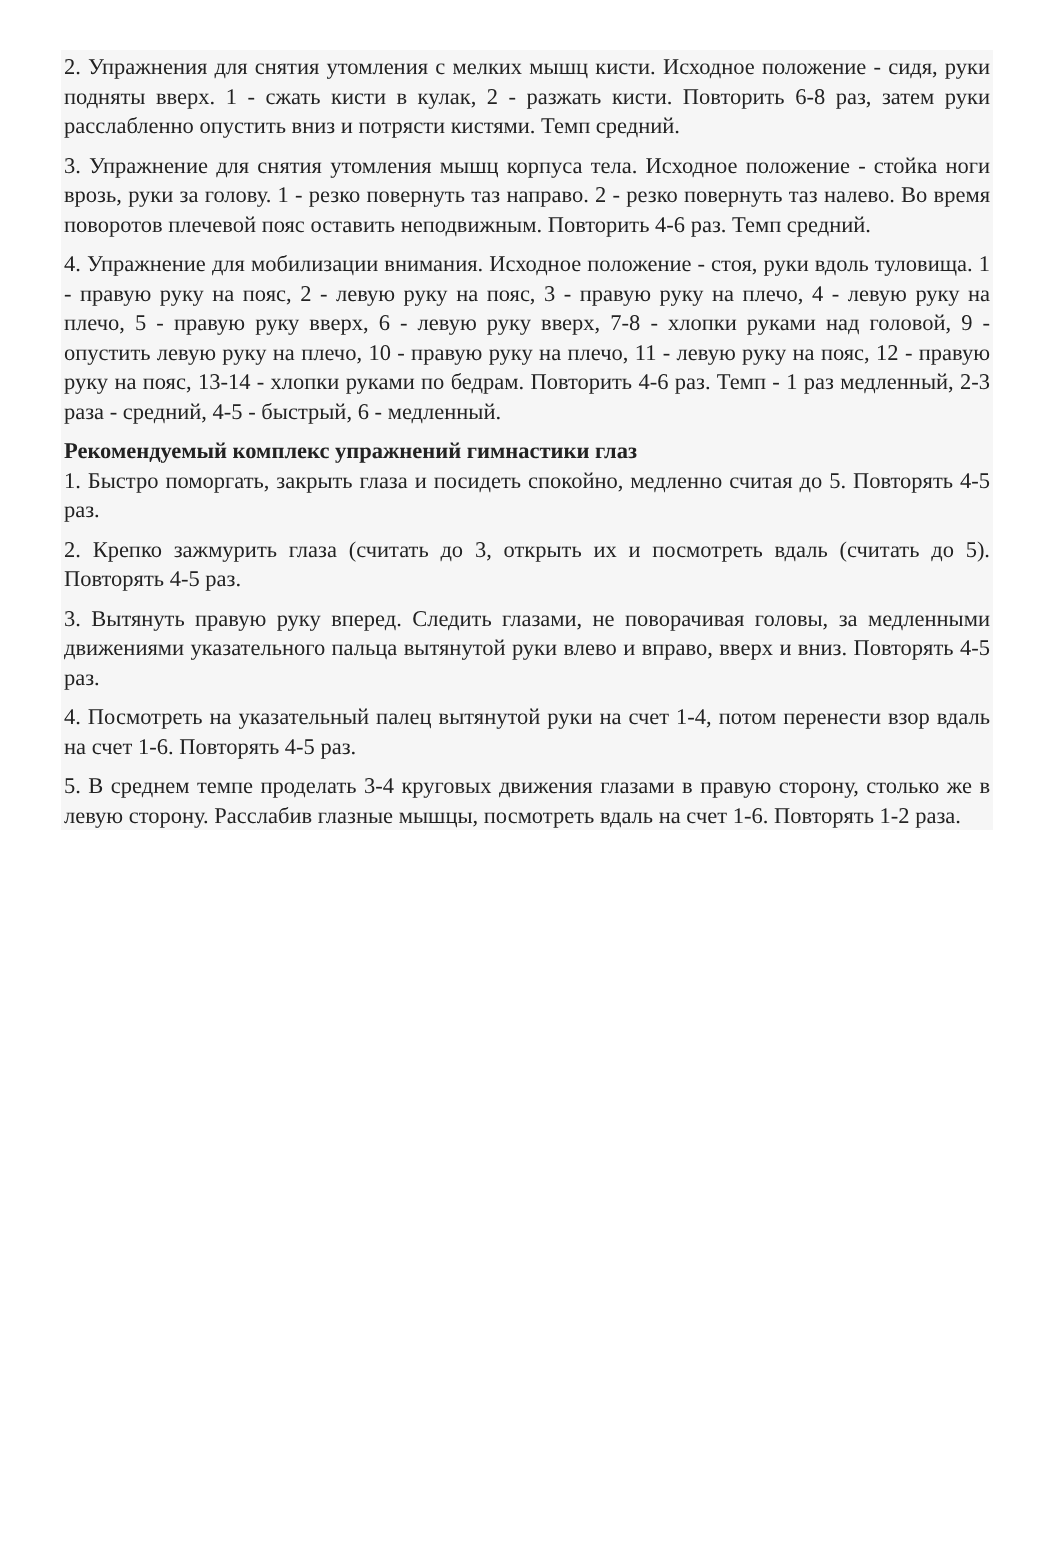2. Упражнения для снятия утомления с мелких мышц кисти. Исходное положение - сидя, руки подняты вверх. 1 - сжать кисти в кулак, 2 - разжать кисти. Повторить 6-8 раз, затем руки расслабленно опустить вниз и потрясти кистями. Темп средний.
3. Упражнение для снятия утомления мышц корпуса тела. Исходное положение - стойка ноги врозь, руки за голову. 1 - резко повернуть таз направо. 2 - резко повернуть таз налево. Во время поворотов плечевой пояс оставить неподвижным. Повторить 4-6 раз. Темп средний.
4. Упражнение для мобилизации внимания. Исходное положение - стоя, руки вдоль туловища. 1 - правую руку на пояс, 2 - левую руку на пояс, 3 - правую руку на плечо, 4 - левую руку на плечо, 5 - правую руку вверх, 6 - левую руку вверх, 7-8 - хлопки руками над головой, 9 - опустить левую руку на плечо, 10 - правую руку на плечо, 11 - левую руку на пояс, 12 - правую руку на пояс, 13-14 - хлопки руками по бедрам. Повторить 4-6 раз. Темп - 1 раз медленный, 2-3 раза - средний, 4-5 - быстрый, 6 - медленный.
Рекомендуемый комплекс упражнений гимнастики глаз
1. Быстро поморгать, закрыть глаза и посидеть спокойно, медленно считая до 5. Повторять 4-5 раз.
2. Крепко зажмурить глаза (считать до 3, открыть их и посмотреть вдаль (считать до 5). Повторять 4-5 раз.
3. Вытянуть правую руку вперед. Следить глазами, не поворачивая головы, за медленными движениями указательного пальца вытянутой руки влево и вправо, вверх и вниз. Повторять 4-5 раз.
4. Посмотреть на указательный палец вытянутой руки на счет 1-4, потом перенести взор вдаль на счет 1-6. Повторять 4-5 раз.
5. В среднем темпе проделать 3-4 круговых движения глазами в правую сторону, столько же в левую сторону. Расслабив глазные мышцы, посмотреть вдаль на счет 1-6. Повторять 1-2 раза.